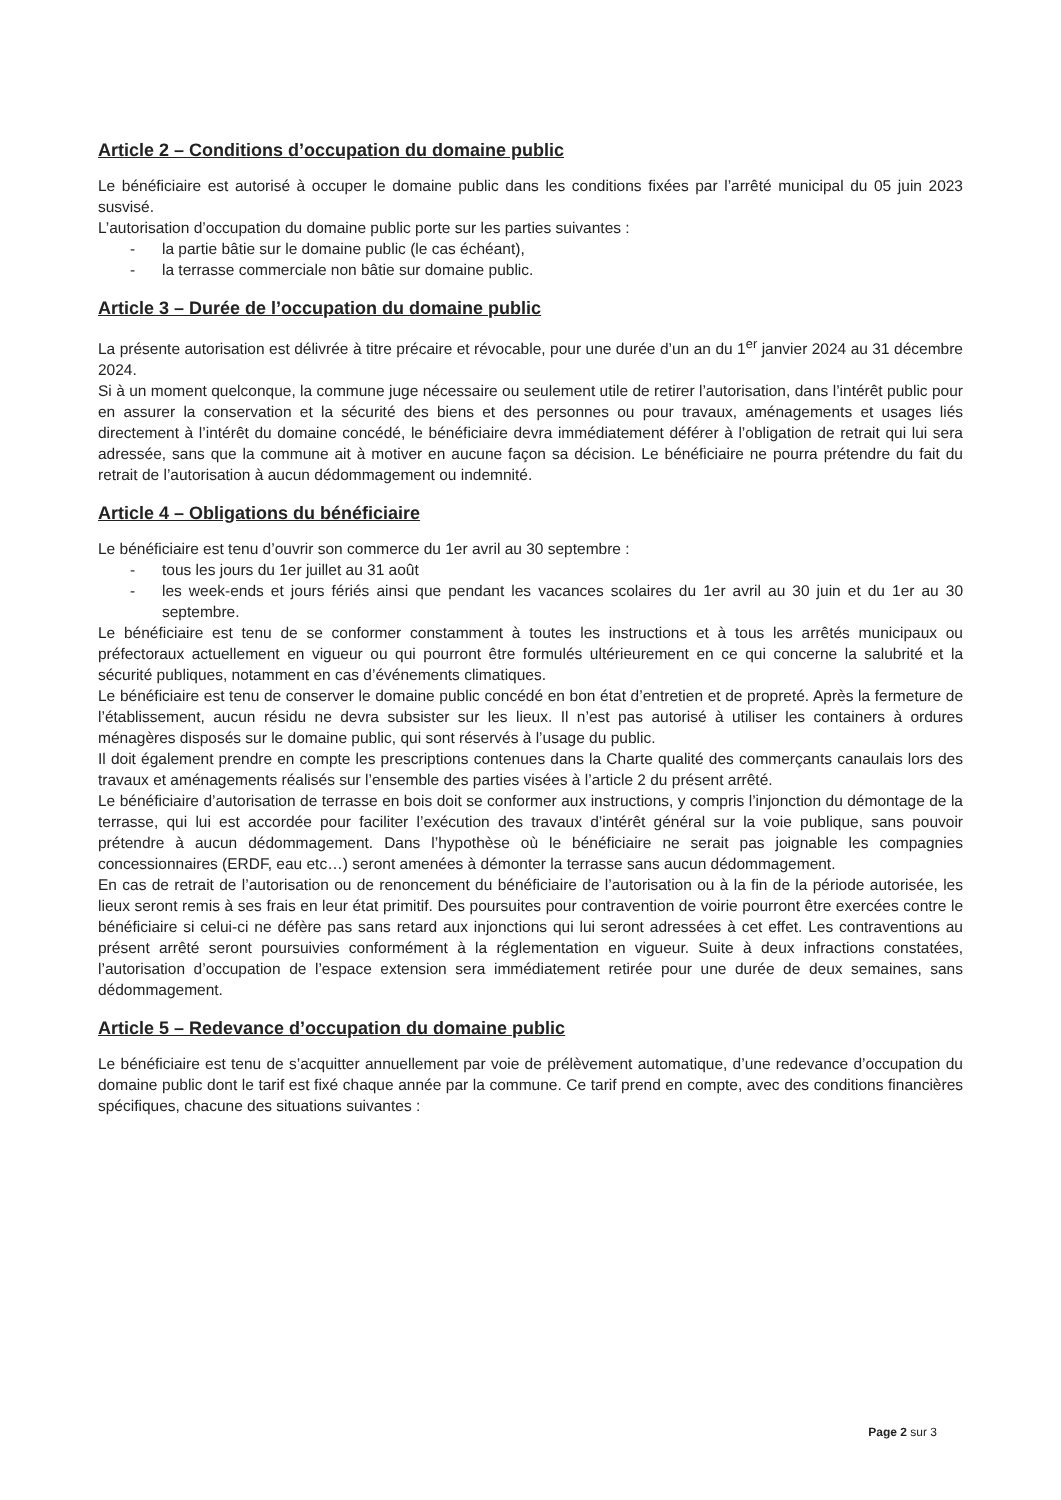Article 2 – Conditions d’occupation du domaine public
Le bénéficiaire est autorisé à occuper le domaine public dans les conditions fixées par l’arrêté municipal du 05 juin 2023 susvisé.
L’autorisation d’occupation du domaine public porte sur les parties suivantes :
- la partie bâtie sur le domaine public (le cas échéant),
- la terrasse commerciale non bâtie sur domaine public.
Article 3 – Durée de l’occupation du domaine public
La présente autorisation est délivrée à titre précaire et révocable, pour une durée d’un an du 1<sup>er</sup> janvier 2024 au 31 décembre 2024.
Si à un moment quelconque, la commune juge nécessaire ou seulement utile de retirer l’autorisation, dans l’intérêt public pour en assurer la conservation et la sécurité des biens et des personnes ou pour travaux, aménagements et usages liés directement à l’intérêt du domaine concédé, le bénéficiaire devra immédiatement déférer à l’obligation de retrait qui lui sera adressée, sans que la commune ait à motiver en aucune façon sa décision. Le bénéficiaire ne pourra prétendre du fait du retrait de l’autorisation à aucun dédommagement ou indemnité.
Article 4 – Obligations du bénéficiaire
Le bénéficiaire est tenu d’ouvrir son commerce du 1er avril au 30 septembre :
- tous les jours du 1er juillet au 31 août
- les week-ends et jours fériés ainsi que pendant les vacances scolaires du 1er avril au 30 juin et du 1er au 30 septembre.
Le bénéficiaire est tenu de se conformer constamment à toutes les instructions et à tous les arrêtés municipaux ou préfectoraux actuellement en vigueur ou qui pourront être formulés ultérieurement en ce qui concerne la salubrité et la sécurité publiques, notamment en cas d’événements climatiques.
Le bénéficiaire est tenu de conserver le domaine public concédé en bon état d’entretien et de propreté. Après la fermeture de l’établissement, aucun résidu ne devra subsister sur les lieux. Il n’est pas autorisé à utiliser les containers à ordures ménagères disposés sur le domaine public, qui sont réservés à l’usage du public.
Il doit également prendre en compte les prescriptions contenues dans la Charte qualité des commerçants canaulais lors des travaux et aménagements réalisés sur l’ensemble des parties visées à l’article 2 du présent arrêté.
Le bénéficiaire d’autorisation de terrasse en bois doit se conformer aux instructions, y compris l’injonction du démontage de la terrasse, qui lui est accordée pour faciliter l’exécution des travaux d’intérêt général sur la voie publique, sans pouvoir prétendre à aucun dédommagement. Dans l’hypothèse où le bénéficiaire ne serait pas joignable les compagnies concessionnaires (ERDF, eau etc…) seront amenées à démonter la terrasse sans aucun dédommagement.
En cas de retrait de l’autorisation ou de renoncement du bénéficiaire de l’autorisation ou à la fin de la période autorisée, les lieux seront remis à ses frais en leur état primitif. Des poursuites pour contravention de voirie pourront être exercées contre le bénéficiaire si celui-ci ne défère pas sans retard aux injonctions qui lui seront adressées à cet effet. Les contraventions au présent arrêté seront poursuivies conformément à la réglementation en vigueur. Suite à deux infractions constatées, l’autorisation d’occupation de l’espace extension sera immédiatement retirée pour une durée de deux semaines, sans dédommagement.
Article 5 – Redevance d’occupation du domaine public
Le bénéficiaire est tenu de s’acquitter annuellement par voie de prélèvement automatique, d’une redevance d’occupation du domaine public dont le tarif est fixé chaque année par la commune. Ce tarif prend en compte, avec des conditions financières spécifiques, chacune des situations suivantes :
Page 2 sur 3